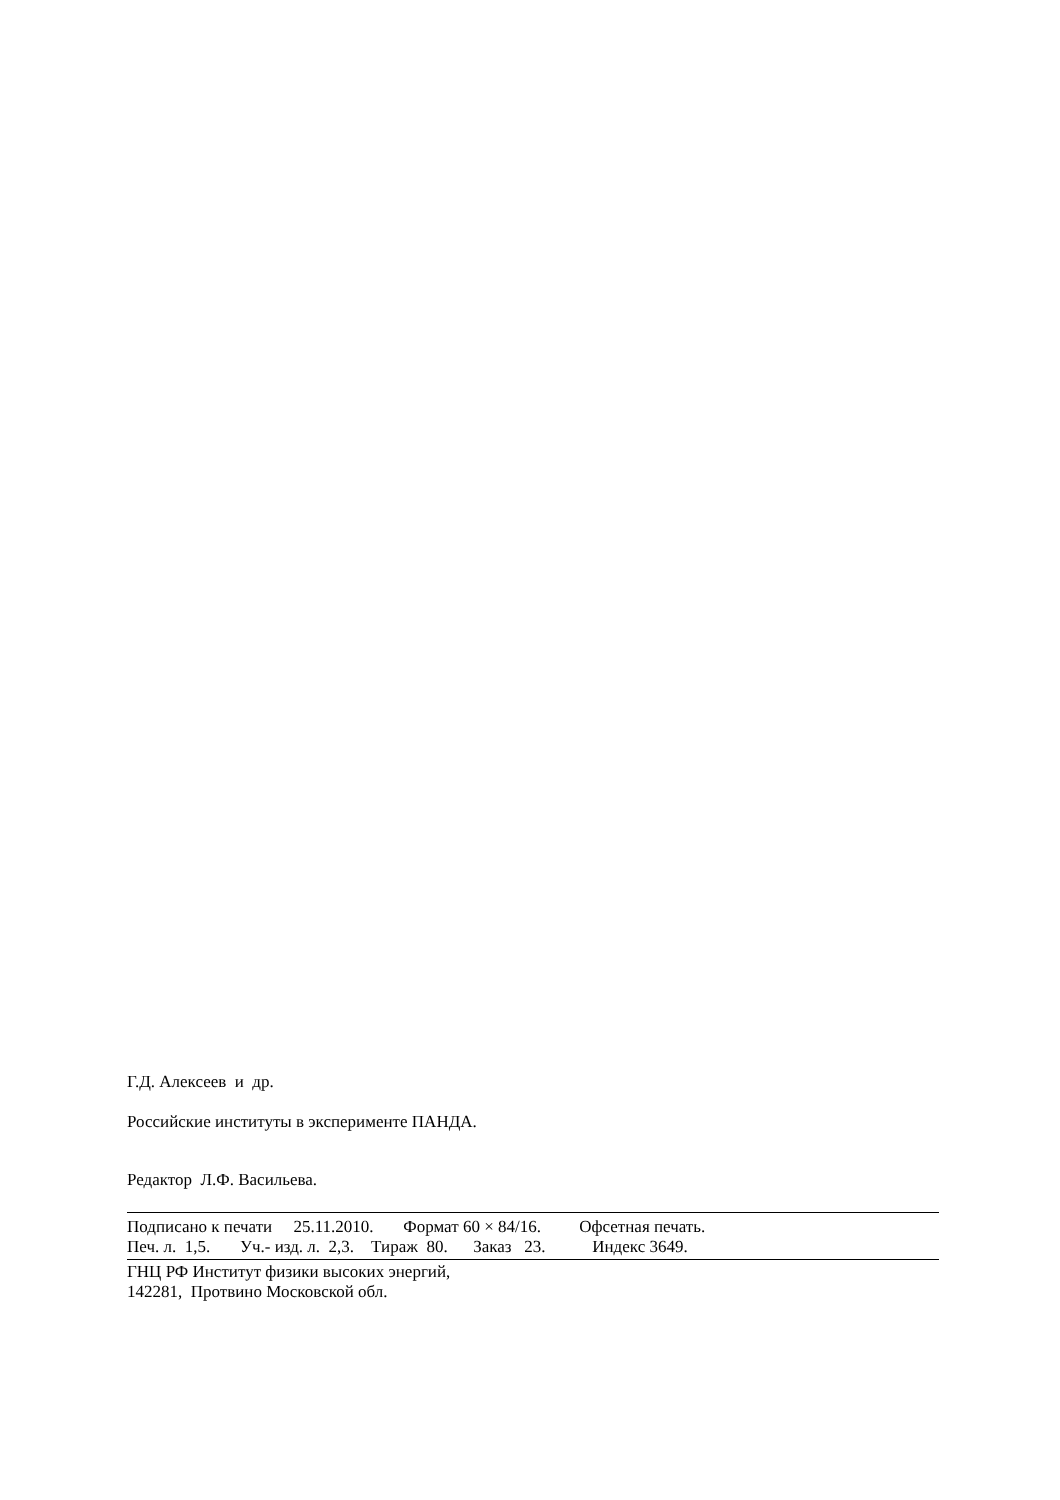Г.Д. Алексеев и др.
Российские институты в эксперименте ПАНДА.
Редактор Л.Ф. Васильева.
Подписано к печати     25.11.2010.       Формат 60 × 84/16.         Офсетная печать.
Печ. л.  1,5.       Уч.- изд. л.  2,3.    Тираж  80.      Заказ   23.           Индекс 3649.
ГНЦ РФ Институт физики высоких энергий,
142281,  Протвино Московской обл.